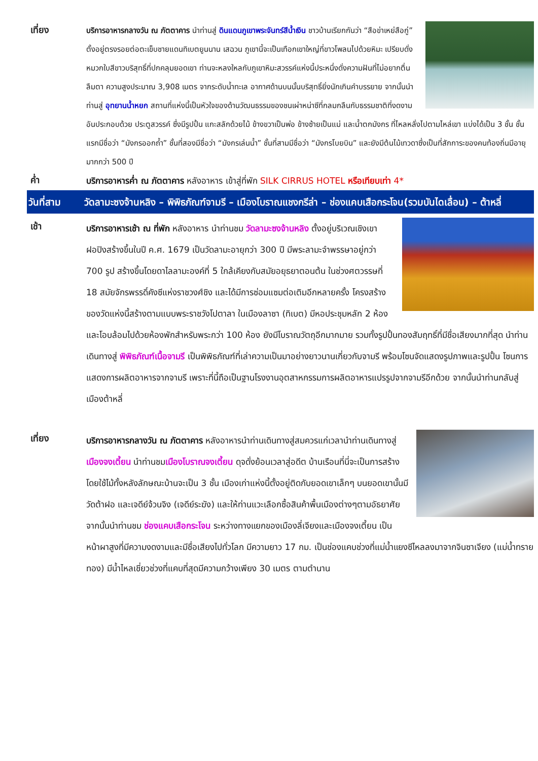เที่ยง
บริการอาหารกลางวัน ณ ภัตตาคาร นำท่านสู่ ดินแดนภูเขาพระจันทร์สีน้ำเงิน ชาวบ้านเรียกกันว่า “สือข่าเหย่สือกู่” ตั้งอยู่ตรงรอยต่อตะเข็บชายแดนทิเบตยูนนาน เสฉวน ภูเขานี้จะเป็นเทือกเขาใหญ่ที่ขาวโพลนไปด้วยหิมะ เปรียบดั่งหมวกใบสีขาวบริสุทธิ์ที่ปกคลุมยอดเขา ท่านจะหลงใหลกับภูเขาหิมะสวรรค์แห่งนี้ประหนึ่งดั่งความฝันที่ไม่อยากตื่นลืมตา ความสูงประมาณ 3,908 เมตร จากระดับน้ำทะเล อากาศด้านบนนั้นบริสุทธิ์ยิ่งนักเกินคำบรรยาย จากนั้นนำท่านสู่ อุทยานน้ำหยก สถานที่แห่งนี้เป็นหัวใจของด้านวัฒนธรรมของชนเผ่าหน่าซีที่กลมกลืนกับธรรมชาติที่งดงาม อันประกอบด้วย ประตูสวรรค์ ซึ่งมีรูปปั้น แกะสลักด้วยไม้ ข้างขวาเป็นพ่อ ข้างซ้ายเป็นแม่ และน้ำตกมังกร ที่ไหลหลั่งไปตามไหล่เขา แบ่งได้เป็น 3 ชั้น ชั้นแรกมีชื่อว่า “มังกรออกถ้ำ” ชั้นที่สองมีชื่อว่า “มังกรเล่นน้ำ” ชั้นที่สามมีชื่อว่า “มังกรโบยบิน” และยังมีต้นไม้เทวดาซึ่งเป็นที่สักการะของคนท้องถิ่นมีอายุมากกว่า 500 ปี
ค่ำ
บริการอาหารค่ำ ณ ภัตตาคาร หลังอาหาร เข้าสู่ที่พัก SILK CIRRUS HOTEL หรือเทียบเท่า 4*
วันที่สาม วัดลามะซงจ้านหลิง – พิพิธภัณฑ์จามรี – เมืองโบราณแชงกรีล่า – ช่องแคบเสือกระโจน(รวมบันไดเลื่อน) – ต้าหลี่
เช้า
บริการอาหารเช้า ณ ที่พัก หลังอาหาร นำท่านชม วัดลามะซงจ้านหลิง ตั้งอยู่บริเวณเชิงเขาฝอปิงสร้างขึ้นในปี ค.ศ. 1679 เป็นวัดลามะอายุกว่า 300 ปี มีพระลามะจำพรรษาอยู่กว่า 700 รูป สร้างขึ้นโดยดาไลลามะองค์ที่ 5 ใกล้เคียงกับสมัยอยุธยาตอนต้น ในช่วงศตวรรษที่ 18 สมัยจักรพรรดิ์คังซีแห่งราชวงศ์ชิง และได้มีการซ่อมแซมต่อเติมอีกหลายครั้ง โครงสร้างของวัดแห่งนี้สร้างตามแบบพระราชวังโปตาลา ในเมืองลาซา (ทิเบต) มีหอประชุมหลัก 2 ห้อง และโอบล้อมไปด้วยห้องพักสำหรับพระกว่า 100 ห้อง ยังมีโบราณวัตถุอีกมากมาย รวมทั้งรูปปั้นทองสัมฤทธิ์ที่มีชื่อเสียงมากที่สุด นำท่านเดินทางสู่ พิพิธภัณฑ์เนื้อจามรี เป็นพิพิธภัณฑ์ที่เล่าความเป็นมาอย่างยาวนานเกี่ยวกับจามรี พร้อมโซนจัดแสดงรูปภาพและรูปปั้น โซนการแสดงการผลิตอาหารจากจามรี เพราะที่นี้ถือเป็นฐานโรงงานอุตสาหกรรมการผลิตอาหารแปรรูปจากจามรีอีกด้วย จากนั้นนำท่านกลับสู่เมืองต้าหลี่
เที่ยง
บริการอาหารกลางวัน ณ ภัตตาคาร หลังอาหารนำท่านเดินทางสู่สมควรแก่เวลานำท่านเดินทางสู่เมืองจงเตี้ยน นำท่านชมเมืองโบราณจงเตี้ยน ดุจดั่งย้อนเวลาสู่อดีต บ้านเรือนที่นี่จะเป็นการสร้างโดยใช้ไม้ทั้งหลังลักษณะบ้านจะเป็น 3 ชั้น เมืองเก่าแห่งนี้ตั้งอยู่ติดกับยอดเขาเล็กๆ บนยอดเขานั้นมีวัดต้าฝอ และเจดีย์จ้วนจิง (เจดีย์ระฆัง) และให้ท่านแวะเลือกซื้อสินค้าพื้นเมืองต่างๆตามอัธยาศัย จากนั้นนำท่านชม ช่องแคบเสือกระโจน ระหว่างทางแยกของเมืองลี่เจียงและเมืองจงเตี้ยน เป็นหน้าผาสูงที่มีความงดงามและมีชื่อเสียงไปทั่วโลก มีความยาว 17 กม. เป็นช่องแคบช่วงที่แม่น้ำแยงซีไหลลงมาจากจินซาเจียง (แม่น้ำทรายทอง) มีน้ำไหลเชี่ยวช่วงที่แคบที่สุดมีความกว้างเพียง 30 เมตร ตามตำนาน